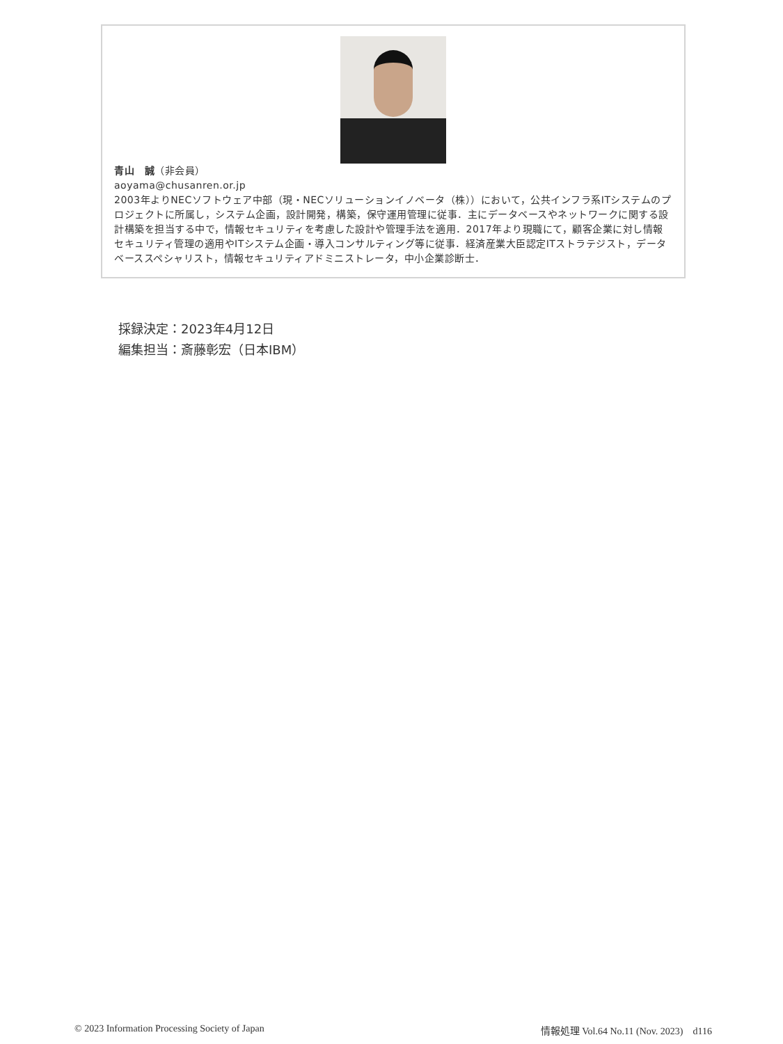青山　誠（非会員）
aoyama@chusanren.or.jp
2003年よりNECソフトウェア中部（現・NECソリューションイノベータ（株））において，公共インフラ系ITシステムのプロジェクトに所属し，システム企画，設計開発，構築，保守運用管理に従事．主にデータベースやネットワークに関する設計構築を担当する中で，情報セキュリティを考慮した設計や管理手法を適用．2017年より現職にて，顧客企業に対し情報セキュリティ管理の適用やITシステム企画・導入コンサルティング等に従事．経済産業大臣認定ITストラテジスト，データベーススペシャリスト，情報セキュリティアドミニストレータ，中小企業診断士．
採録決定：2023年4月12日
編集担当：斎藤彰宏（日本IBM）
© 2023 Information Processing Society of Japan 情報処理 Vol.64 No.11 (Nov. 2023)　d116